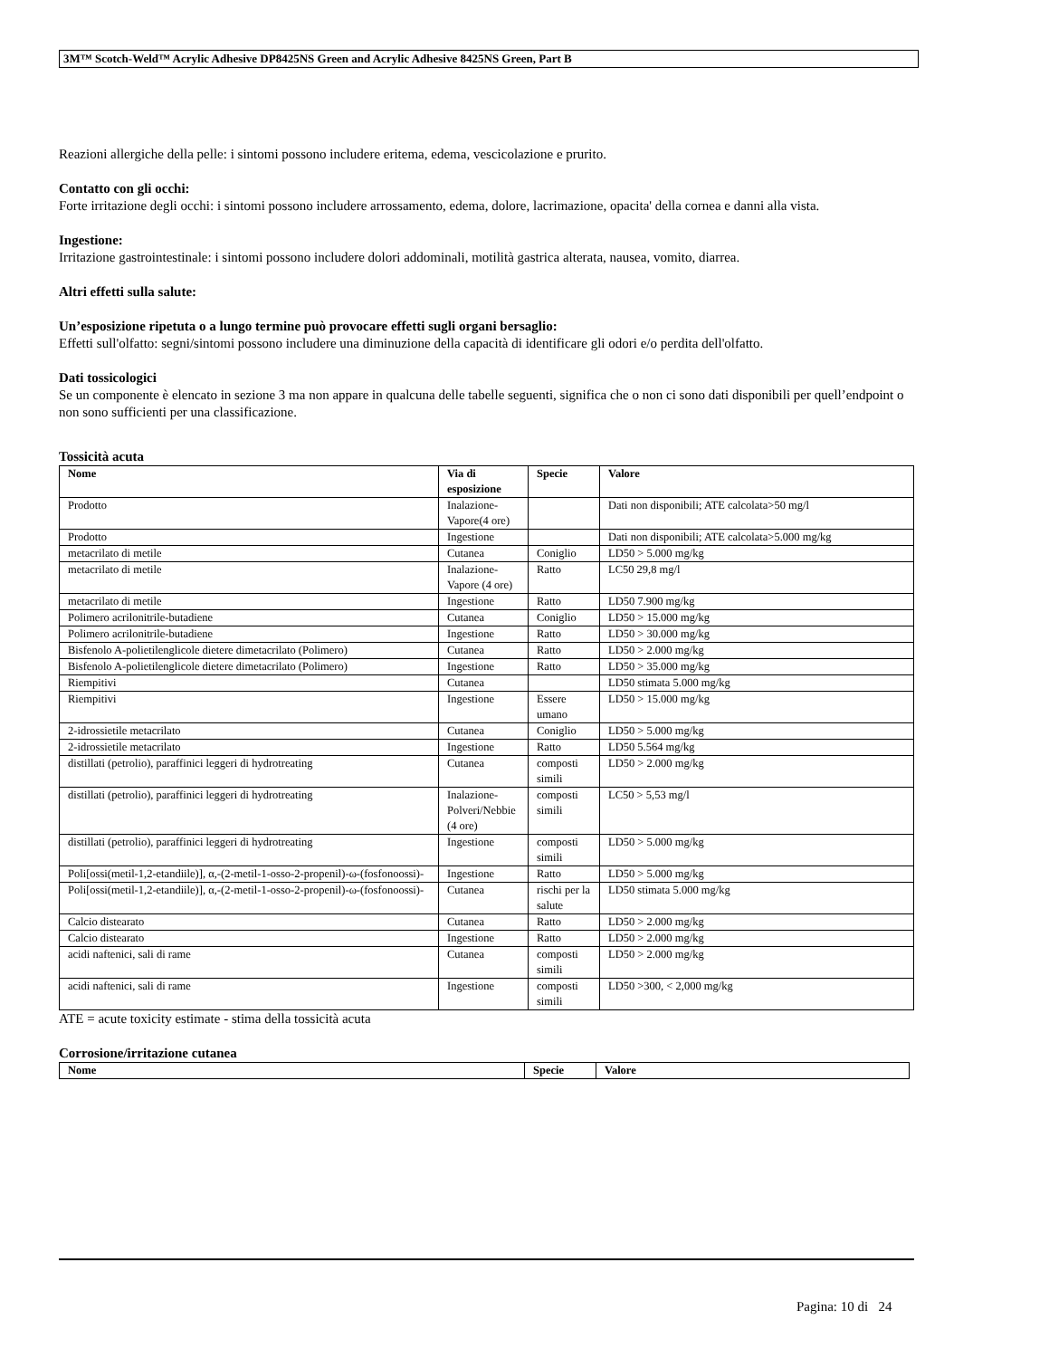3M™ Scotch-Weld™ Acrylic Adhesive DP8425NS Green and Acrylic Adhesive 8425NS Green, Part B
Reazioni allergiche della pelle: i sintomi possono includere eritema, edema, vescicolazione e prurito.
Contatto con gli occhi:
Forte irritazione degli occhi: i sintomi possono includere arrossamento, edema, dolore, lacrimazione, opacita' della cornea e danni alla vista.
Ingestione:
Irritazione gastrointestinale: i sintomi possono includere dolori addominali, motilità gastrica alterata, nausea, vomito, diarrea.
Altri effetti sulla salute:
Un’esposizione ripetuta o a lungo termine può provocare effetti sugli organi bersaglio:
Effetti sull'olfatto: segni/sintomi possono includere una diminuzione della capacità di identificare gli odori e/o perdita dell'olfatto.
Dati tossicologici
Se un componente è elencato in sezione 3 ma non appare in qualcuna delle tabelle seguenti, significa che o non ci sono dati disponibili per quell’endpoint o non sono sufficienti per una classificazione.
Tossicità acuta
| Nome | Via di esposizione | Specie | Valore |
| --- | --- | --- | --- |
| Prodotto | Inalazione-Vapore(4 ore) | | Dati non disponibili; ATE calcolata>50 mg/l |
| Prodotto | Ingestione | | Dati non disponibili; ATE calcolata>5.000 mg/kg |
| metacrilato di metile | Cutanea | Coniglio | LD50 > 5.000 mg/kg |
| metacrilato di metile | Inalazione-Vapore (4 ore) | Ratto | LC50 29,8 mg/l |
| metacrilato di metile | Ingestione | Ratto | LD50 7.900 mg/kg |
| Polimero acrilonitrile-butadiene | Cutanea | Coniglio | LD50 > 15.000 mg/kg |
| Polimero acrilonitrile-butadiene | Ingestione | Ratto | LD50 > 30.000 mg/kg |
| Bisfenolo A-polietilenglicole dietere dimetacrilato (Polimero) | Cutanea | Ratto | LD50 > 2.000 mg/kg |
| Bisfenolo A-polietilenglicole dietere dimetacrilato (Polimero) | Ingestione | Ratto | LD50 > 35.000 mg/kg |
| Riempitivi | Cutanea | | LD50 stimata 5.000 mg/kg |
| Riempitivi | Ingestione | Essere umano | LD50 > 15.000 mg/kg |
| 2-idrossietile metacrilato | Cutanea | Coniglio | LD50 > 5.000 mg/kg |
| 2-idrossietile metacrilato | Ingestione | Ratto | LD50 5.564 mg/kg |
| distillati (petrolio), paraffinici leggeri di hydrotreating | Cutanea | composti simili | LD50 > 2.000 mg/kg |
| distillati (petrolio), paraffinici leggeri di hydrotreating | Inalazione-Polveri/Nebbie (4 ore) | composti simili | LC50 > 5,53 mg/l |
| distillati (petrolio), paraffinici leggeri di hydrotreating | Ingestione | composti simili | LD50 > 5.000 mg/kg |
| Poli[ossi(metil-1,2-etandiile)], α,-(2-metil-1-osso-2-propenil)-ω-(fosfonoossi)- | Ingestione | Ratto | LD50 > 5.000 mg/kg |
| Poli[ossi(metil-1,2-etandiile)], α,-(2-metil-1-osso-2-propenil)-ω-(fosfonoossi)- | Cutanea | rischi per la salute | LD50 stimata 5.000 mg/kg |
| Calcio distearato | Cutanea | Ratto | LD50 > 2.000 mg/kg |
| Calcio distearato | Ingestione | Ratto | LD50 > 2.000 mg/kg |
| acidi naftenici, sali di rame | Cutanea | composti simili | LD50 > 2.000 mg/kg |
| acidi naftenici, sali di rame | Ingestione | composti simili | LD50 >300, < 2,000 mg/kg |
ATE = acute toxicity estimate - stima della tossicità acuta
Corrosione/irritazione cutanea
| Nome | Specie | Valore |
| --- | --- | --- |
Pagina: 10 di 24